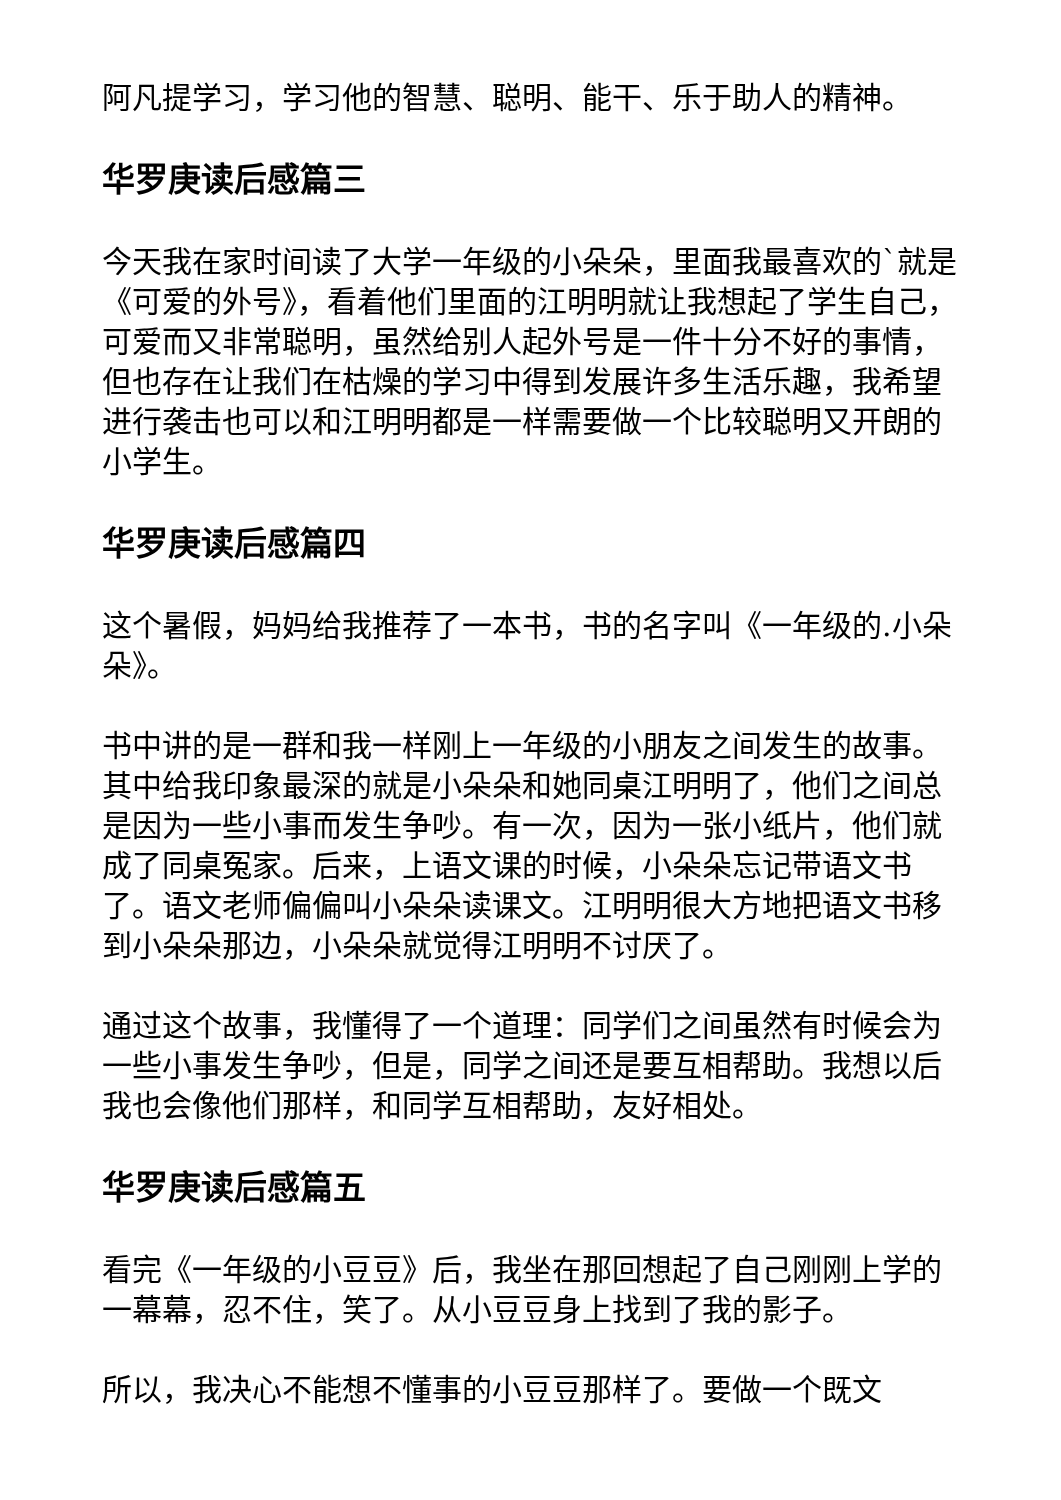阿凡提学习，学习他的智慧、聪明、能干、乐于助人的精神。
华罗庚读后感篇三
今天我在家时间读了大学一年级的小朵朵，里面我最喜欢的`就是《可爱的外号》，看着他们里面的江明明就让我想起了学生自己，可爱而又非常聪明，虽然给别人起外号是一件十分不好的事情，但也存在让我们在枯燥的学习中得到发展许多生活乐趣，我希望进行袭击也可以和江明明都是一样需要做一个比较聪明又开朗的小学生。
华罗庚读后感篇四
这个暑假，妈妈给我推荐了一本书，书的名字叫《一年级的.小朵朵》。
书中讲的是一群和我一样刚上一年级的小朋友之间发生的故事。其中给我印象最深的就是小朵朵和她同桌江明明了，他们之间总是因为一些小事而发生争吵。有一次，因为一张小纸片，他们就成了同桌冤家。后来，上语文课的时候，小朵朵忘记带语文书了。语文老师偏偏叫小朵朵读课文。江明明很大方地把语文书移到小朵朵那边，小朵朵就觉得江明明不讨厌了。
通过这个故事，我懂得了一个道理：同学们之间虽然有时候会为一些小事发生争吵，但是，同学之间还是要互相帮助。我想以后我也会像他们那样，和同学互相帮助，友好相处。
华罗庚读后感篇五
看完《一年级的小豆豆》后，我坐在那回想起了自己刚刚上学的一幕幕，忍不住，笑了。从小豆豆身上找到了我的影子。
所以，我决心不能想不懂事的小豆豆那样了。要做一个既文